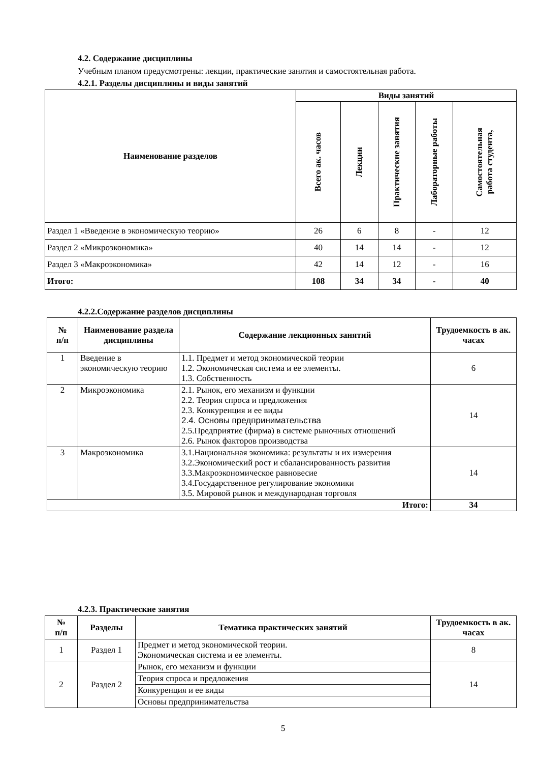4.2. Содержание дисциплины
Учебным планом предусмотрены: лекции, практические занятия и самостоятельная работа.
4.2.1. Разделы дисциплины и виды занятий
| Наименование разделов | Виды занятий | | | | |
| --- | --- | --- | --- | --- | --- |
| | Всего ак. часов | Лекции | Практические занятия | Лабораторные работы | Самостоятельная работа студента, |
| Раздел 1 «Введение в экономическую теорию» | 26 | 6 | 8 | - | 12 |
| Раздел 2 «Микроэкономика» | 40 | 14 | 14 | - | 12 |
| Раздел 3 «Макроэкономика» | 42 | 14 | 12 | - | 16 |
| Итого: | 108 | 34 | 34 | - | 40 |
4.2.2.Содержание разделов дисциплины
| № п/п | Наименование раздела дисциплины | Содержание лекционных занятий | Трудоемкость в ак. часах |
| --- | --- | --- | --- |
| 1 | Введение в экономическую теорию | 1.1. Предмет и метод экономической теории 1.2. Экономическая система и ее элементы. 1.3. Собственность | 6 |
| 2 | Микроэкономика | 2.1. Рынок, его механизм и функции 2.2. Теория спроса и предложения 2.3. Конкуренция и ее виды 2.4. Основы предпринимательства 2.5.Предприятие (фирма) в системе рыночных отношений 2.6. Рынок факторов производства | 14 |
| 3 | Макроэкономика | 3.1.Национальная экономика: результаты и их измерения 3.2.Экономический рост и сбалансированность развития 3.3.Макроэкономическое равновесие 3.4.Государственное регулирование экономики 3.5. Мировой рынок и международная торговля | 14 |
| Итого: | | | 34 |
4.2.3. Практические занятия
| № п/п | Разделы | Тематика практических занятий | Трудоемкость в ак. часах |
| --- | --- | --- | --- |
| 1 | Раздел 1 | Предмет и метод экономической теории. Экономическая система и ее элементы. | 8 |
| 2 | Раздел 2 | Рынок, его механизм и функции | 14 |
| | | Теория спроса и предложения | |
| | | Конкуренция и ее виды | |
| | | Основы предпринимательства | |
5